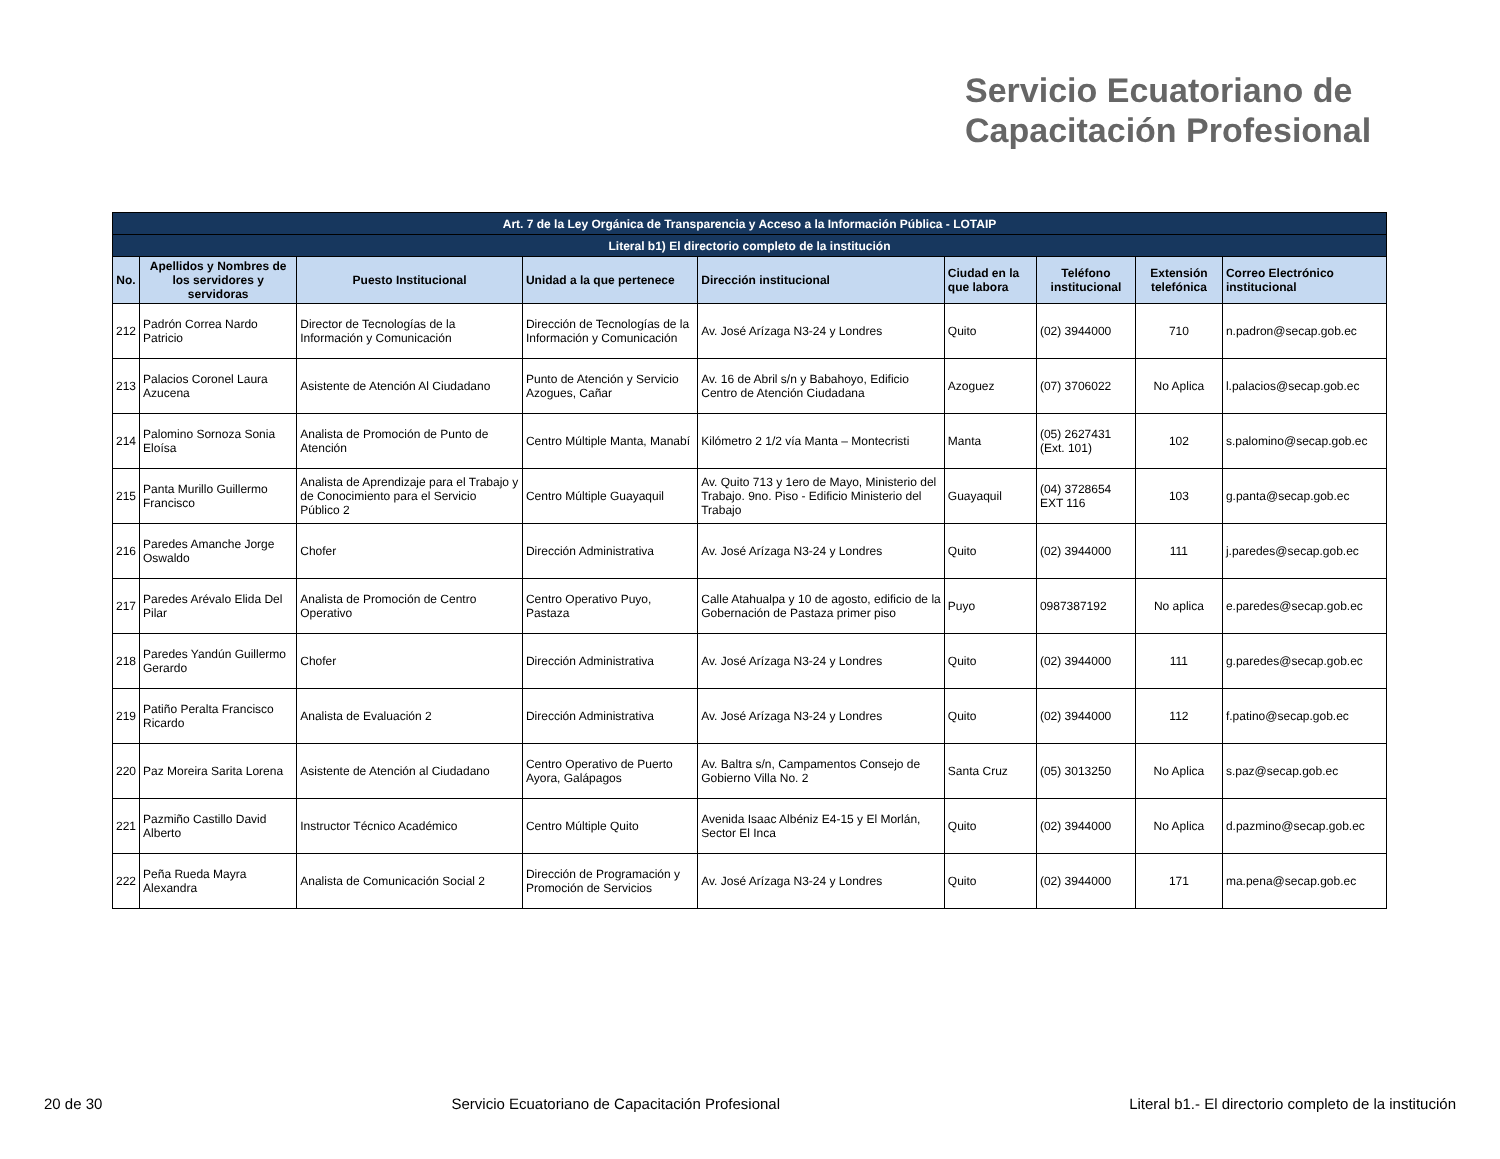Servicio Ecuatoriano de
Capacitación Profesional
| Art. 7 de la Ley Orgánica de Transparencia y Acceso a la Información Pública - LOTAIP | | | | | | | | |
| --- | --- | --- | --- | --- | --- | --- | --- | --- |
| Literal b1) El directorio completo de la institución | | | | | | | | |
| No. | Apellidos y Nombres de los servidores y servidoras | Puesto Institucional | Unidad a la que pertenece | Dirección institucional | Ciudad en la que labora | Teléfono institucional | Extensión telefónica | Correo Electrónico institucional |
| 212 | Padrón Correa Nardo Patricio | Director de Tecnologías de la Información y Comunicación | Dirección de Tecnologías de la Información y Comunicación | Av. José Arízaga N3-24 y Londres | Quito | (02) 3944000 | 710 | n.padron@secap.gob.ec |
| 213 | Palacios Coronel Laura Azucena | Asistente de Atención Al Ciudadano | Punto de Atención y Servicio Azogues, Cañar | Av. 16 de Abril s/n y Babahoyo, Edificio Centro de Atención Ciudadana | Azoguez | (07) 3706022 | No Aplica | l.palacios@secap.gob.ec |
| 214 | Palomino Sornoza Sonia Eloísa | Analista de Promoción de Punto de Atención | Centro Múltiple Manta, Manabí | Kilómetro 2 1/2 vía Manta – Montecristi | Manta | (05) 2627431 (Ext. 101) | 102 | s.palomino@secap.gob.ec |
| 215 | Panta Murillo Guillermo Francisco | Analista de Aprendizaje para el Trabajo y de Conocimiento para el Servicio Público 2 | Centro Múltiple Guayaquil | Av. Quito 713 y 1ero de Mayo, Ministerio del Trabajo. 9no. Piso - Edificio Ministerio del Trabajo | Guayaquil | (04) 3728654 EXT 116 | 103 | g.panta@secap.gob.ec |
| 216 | Paredes Amanche Jorge Oswaldo | Chofer | Dirección Administrativa | Av. José Arízaga N3-24 y Londres | Quito | (02) 3944000 | 111 | j.paredes@secap.gob.ec |
| 217 | Paredes Arévalo Elida Del Pilar | Analista de Promoción de Centro Operativo | Centro Operativo Puyo, Pastaza | Calle Atahualpa y 10 de agosto, edificio de la Gobernación de Pastaza primer piso | Puyo | 0987387192 | No aplica | e.paredes@secap.gob.ec |
| 218 | Paredes Yandún Guillermo Gerardo | Chofer | Dirección Administrativa | Av. José Arízaga N3-24 y Londres | Quito | (02) 3944000 | 111 | g.paredes@secap.gob.ec |
| 219 | Patiño Peralta Francisco Ricardo | Analista de Evaluación 2 | Dirección Administrativa | Av. José Arízaga N3-24 y Londres | Quito | (02) 3944000 | 112 | f.patino@secap.gob.ec |
| 220 | Paz Moreira Sarita Lorena | Asistente de Atención al Ciudadano | Centro Operativo de Puerto Ayora, Galápagos | Av. Baltra s/n, Campamentos Consejo de Gobierno Villa No. 2 | Santa Cruz | (05) 3013250 | No Aplica | s.paz@secap.gob.ec |
| 221 | Pazmiño Castillo David Alberto | Instructor Técnico Académico | Centro Múltiple Quito | Avenida Isaac Albéniz E4-15 y El Morlán, Sector El Inca | Quito | (02) 3944000 | No Aplica | d.pazmino@secap.gob.ec |
| 222 | Peña Rueda Mayra Alexandra | Analista de Comunicación Social 2 | Dirección de Programación y Promoción de Servicios | Av. José Arízaga N3-24 y Londres | Quito | (02) 3944000 | 171 | ma.pena@secap.gob.ec |
20 de 30 Servicio Ecuatoriano de Capacitación Profesional Literal b1.- El directorio completo de la institución